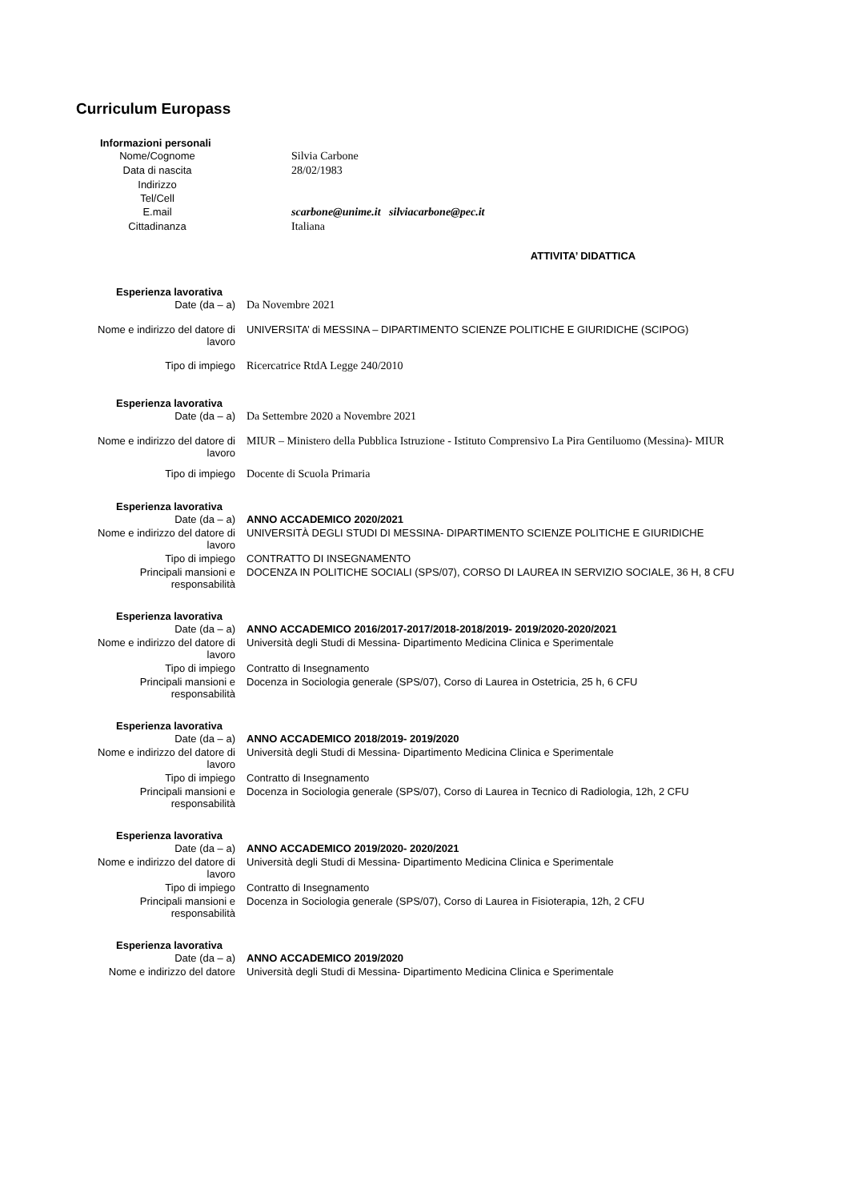Curriculum Europass
Informazioni personali
| Nome/Cognome | Silvia Carbone |
| Data di nascita | 28/02/1983 |
| Indirizzo | |
| Tel/Cell | |
| E.mail | scarbone@unime.it silviacarbone@pec.it |
| Cittadinanza | Italiana |
ATTIVITA’ DIDATTICA
Esperienza lavorativa
| Date (da – a) | Da Novembre 2021 |
| Nome e indirizzo del datore di lavoro | UNIVERSITA’ di MESSINA – DIPARTIMENTO SCIENZE POLITICHE E GIURIDICHE (SCIPOG) |
| Tipo di impiego | Ricercatrice RtdA Legge 240/2010 |
Esperienza lavorativa
| Date (da – a) | Da Settembre 2020 a Novembre 2021 |
| Nome e indirizzo del datore di lavoro | MIUR – Ministero della Pubblica Istruzione - Istituto Comprensivo La Pira Gentiluomo (Messina)- MIUR |
| Tipo di impiego | Docente di Scuola Primaria |
Esperienza lavorativa
| Date (da – a) | ANNO ACCADEMICO 2020/2021 |
| Nome e indirizzo del datore di lavoro | UNIVERSITÀ DEGLI STUDI DI MESSINA- DIPARTIMENTO SCIENZE POLITICHE E GIURIDICHE |
| Tipo di impiego | CONTRATTO DI INSEGNAMENTO |
| Principali mansioni e responsabilità | DOCENZA IN POLITICHE SOCIALI (SPS/07), CORSO DI LAUREA IN SERVIZIO SOCIALE, 36 H, 8 CFU |
Esperienza lavorativa
| Date (da – a) | ANNO ACCADEMICO 2016/2017-2017/2018-2018/2019- 2019/2020-2020/2021 |
| Nome e indirizzo del datore di lavoro | Università degli Studi di Messina- Dipartimento Medicina Clinica e Sperimentale |
| Tipo di impiego | Contratto di Insegnamento |
| Principali mansioni e responsabilità | Docenza in Sociologia generale (SPS/07), Corso di Laurea in Ostetricia, 25 h, 6 CFU |
Esperienza lavorativa
| Date (da – a) | ANNO ACCADEMICO 2018/2019- 2019/2020 |
| Nome e indirizzo del datore di lavoro | Università degli Studi di Messina- Dipartimento Medicina Clinica e Sperimentale |
| Tipo di impiego | Contratto di Insegnamento |
| Principali mansioni e responsabilità | Docenza in Sociologia generale (SPS/07), Corso di Laurea in Tecnico di Radiologia, 12h, 2 CFU |
Esperienza lavorativa
| Date (da – a) | ANNO ACCADEMICO 2019/2020- 2020/2021 |
| Nome e indirizzo del datore di lavoro | Università degli Studi di Messina- Dipartimento Medicina Clinica e Sperimentale |
| Tipo di impiego | Contratto di Insegnamento |
| Principali mansioni e responsabilità | Docenza in Sociologia generale (SPS/07), Corso di Laurea in Fisioterapia, 12h, 2 CFU |
Esperienza lavorativa
| Date (da – a) | ANNO ACCADEMICO 2019/2020 |
| Nome e indirizzo del datore | Università degli Studi di Messina- Dipartimento Medicina Clinica e Sperimentale |